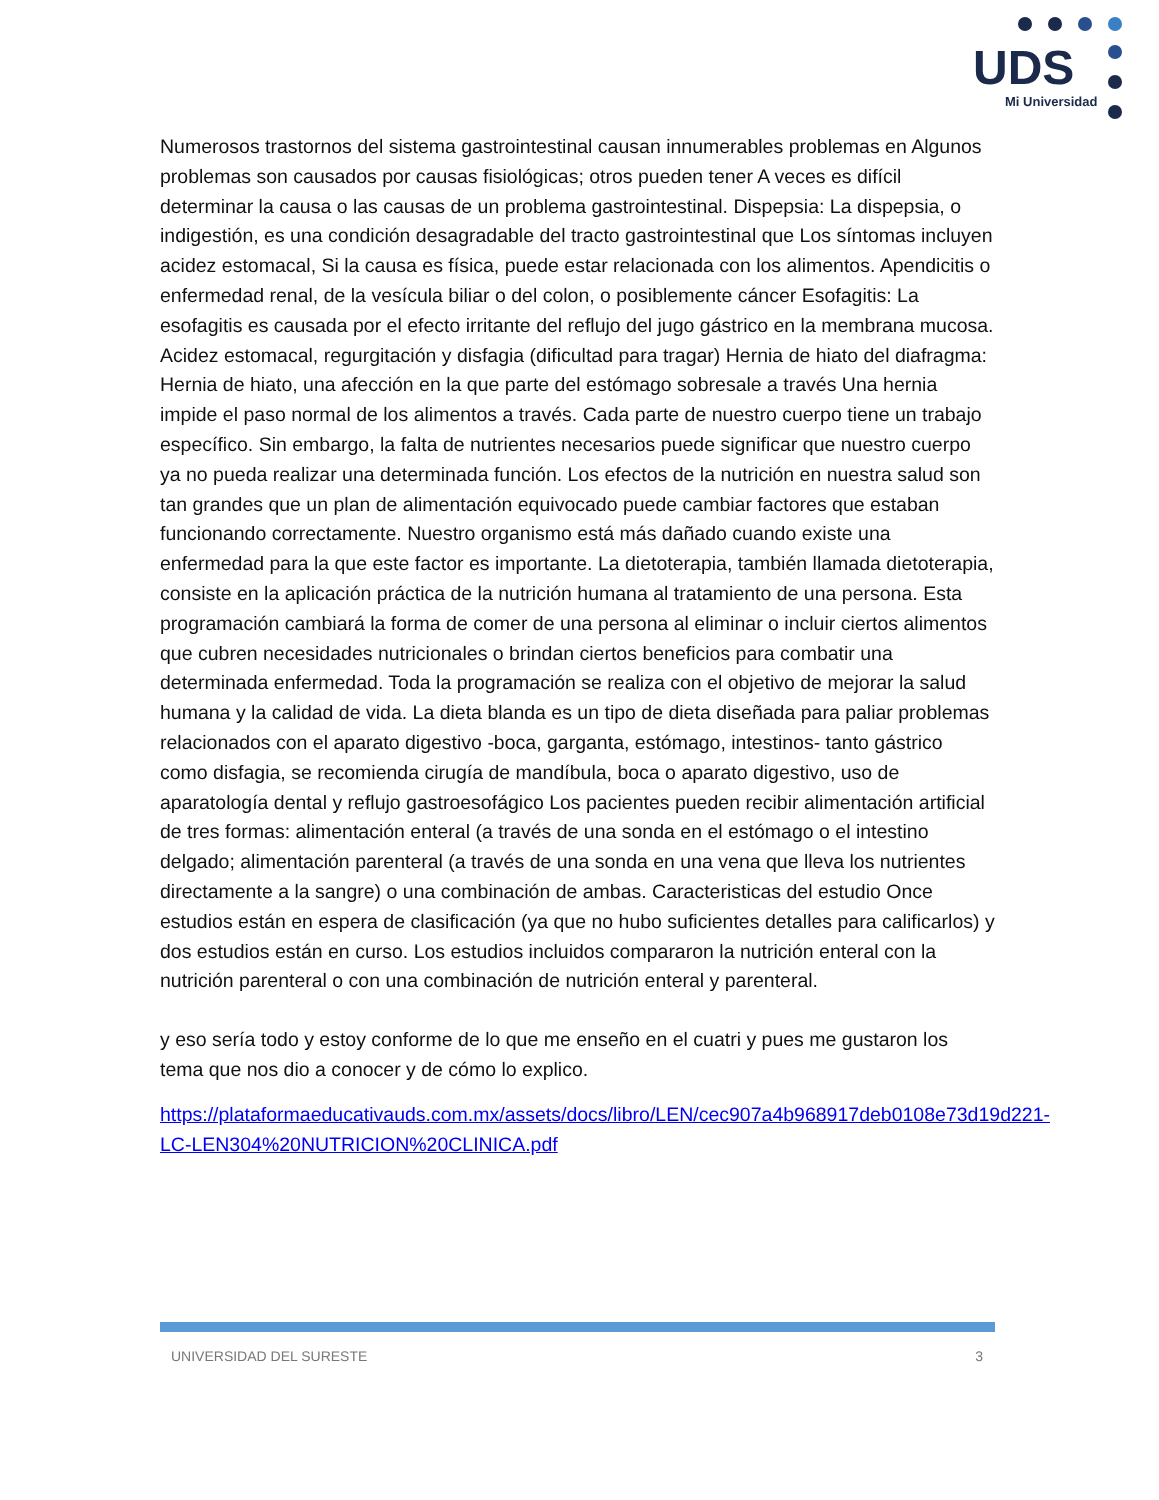UDS
Mi Universidad
Numerosos trastornos del sistema gastrointestinal causan innumerables problemas en Algunos problemas son causados por causas fisiológicas; otros pueden tener A veces es difícil determinar la causa o las causas de un problema gastrointestinal. Dispepsia: La dispepsia, o indigestión, es una condición desagradable del tracto gastrointestinal que Los síntomas incluyen acidez estomacal, Si la causa es física, puede estar relacionada con los alimentos. Apendicitis o enfermedad renal, de la vesícula biliar o del colon, o posiblemente cáncer Esofagitis: La esofagitis es causada por el efecto irritante del reflujo del jugo gástrico en la membrana mucosa. Acidez estomacal, regurgitación y disfagia (dificultad para tragar) Hernia de hiato del diafragma: Hernia de hiato, una afección en la que parte del estómago sobresale a través Una hernia impide el paso normal de los alimentos a través. Cada parte de nuestro cuerpo tiene un trabajo específico. Sin embargo, la falta de nutrientes necesarios puede significar que nuestro cuerpo ya no pueda realizar una determinada función. Los efectos de la nutrición en nuestra salud son tan grandes que un plan de alimentación equivocado puede cambiar factores que estaban funcionando correctamente. Nuestro organismo está más dañado cuando existe una enfermedad para la que este factor es importante. La dietoterapia, también llamada dietoterapia, consiste en la aplicación práctica de la nutrición humana al tratamiento de una persona. Esta programación cambiará la forma de comer de una persona al eliminar o incluir ciertos alimentos que cubren necesidades nutricionales o brindan ciertos beneficios para combatir una determinada enfermedad. Toda la programación se realiza con el objetivo de mejorar la salud humana y la calidad de vida. La dieta blanda es un tipo de dieta diseñada para paliar problemas relacionados con el aparato digestivo -boca, garganta, estómago, intestinos- tanto gástrico como disfagia, se recomienda cirugía de mandíbula, boca o aparato digestivo, uso de aparatología dental y reflujo gastroesofágico Los pacientes pueden recibir alimentación artificial de tres formas: alimentación enteral (a través de una sonda en el estómago o el intestino delgado; alimentación parenteral (a través de una sonda en una vena que lleva los nutrientes directamente a la sangre) o una combinación de ambas. Caracteristicas del estudio Once estudios están en espera de clasificación (ya que no hubo suficientes detalles para calificarlos) y dos estudios están en curso. Los estudios incluidos compararon la nutrición enteral con la nutrición parenteral o con una combinación de nutrición enteral y parenteral.
y eso sería todo y estoy conforme de lo que me enseño en el cuatri y pues me gustaron los tema que nos dio a conocer y de cómo lo explico.
https://plataformaeducativauds.com.mx/assets/docs/libro/LEN/cec907a4b968917deb0108e73d19d221-LC-LEN304%20NUTRICION%20CLINICA.pdf
UNIVERSIDAD DEL SURESTE 3